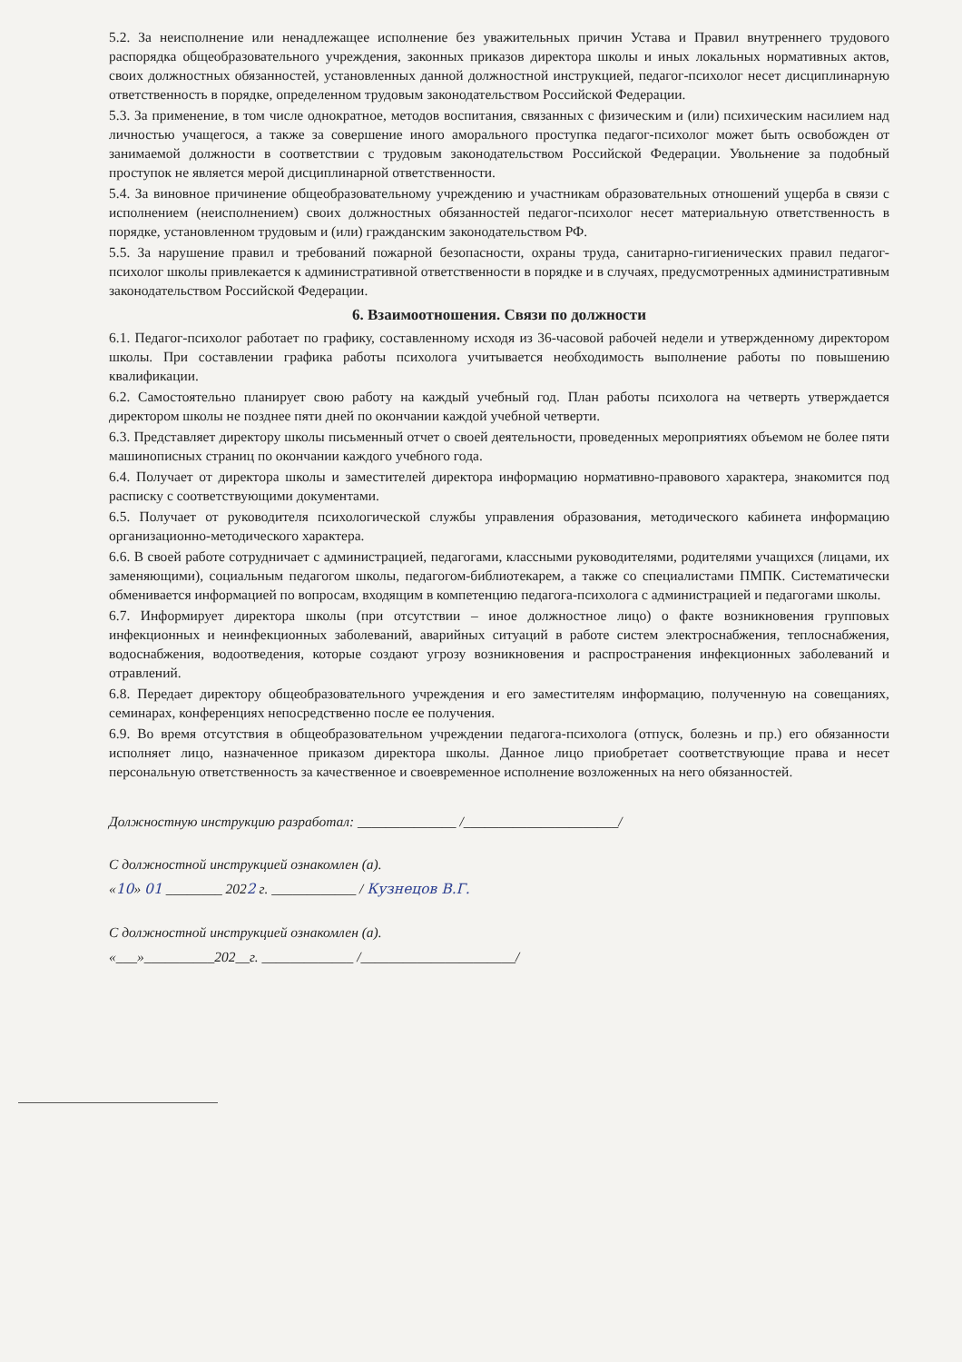5.2. За неисполнение или ненадлежащее исполнение без уважительных причин Устава и Правил внутреннего трудового распорядка общеобразовательного учреждения, законных приказов директора школы и иных локальных нормативных актов, своих должностных обязанностей, установленных данной должностной инструкцией, педагог-психолог несет дисциплинарную ответственность в порядке, определенном трудовым законодательством Российской Федерации.
5.3. За применение, в том числе однократное, методов воспитания, связанных с физическим и (или) психическим насилием над личностью учащегося, а также за совершение иного аморального проступка педагог-психолог может быть освобожден от занимаемой должности в соответствии с трудовым законодательством Российской Федерации. Увольнение за подобный проступок не является мерой дисциплинарной ответственности.
5.4. За виновное причинение общеобразовательному учреждению и участникам образовательных отношений ущерба в связи с исполнением (неисполнением) своих должностных обязанностей педагог-психолог несет материальную ответственность в порядке, установленном трудовым и (или) гражданским законодательством РФ.
5.5. За нарушение правил и требований пожарной безопасности, охраны труда, санитарно-гигиенических правил педагог-психолог школы привлекается к административной ответственности в порядке и в случаях, предусмотренных административным законодательством Российской Федерации.
6. Взаимоотношения. Связи по должности
6.1. Педагог-психолог работает по графику, составленному исходя из 36-часовой рабочей недели и утвержденному директором школы. При составлении графика работы психолога учитывается необходимость выполнение работы по повышению квалификации.
6.2. Самостоятельно планирует свою работу на каждый учебный год. План работы психолога на четверть утверждается директором школы не позднее пяти дней по окончании каждой учебной четверти.
6.3. Представляет директору школы письменный отчет о своей деятельности, проведенных мероприятиях объемом не более пяти машинописных страниц по окончании каждого учебного года.
6.4. Получает от директора школы и заместителей директора информацию нормативно-правового характера, знакомится под расписку с соответствующими документами.
6.5. Получает от руководителя психологической службы управления образования, методического кабинета информацию организационно-методического характера.
6.6. В своей работе сотрудничает с администрацией, педагогами, классными руководителями, родителями учащихся (лицами, их заменяющими), социальным педагогом школы, педагогом-библиотекарем, а также со специалистами ПМПК. Систематически обменивается информацией по вопросам, входящим в компетенцию педагога-психолога с администрацией и педагогами школы.
6.7. Информирует директора школы (при отсутствии – иное должностное лицо) о факте возникновения групповых инфекционных и неинфекционных заболеваний, аварийных ситуаций в работе систем электроснабжения, теплоснабжения, водоснабжения, водоотведения, которые создают угрозу возникновения и распространения инфекционных заболеваний и отравлений.
6.8. Передает директору общеобразовательного учреждения и его заместителям информацию, полученную на совещаниях, семинарах, конференциях непосредственно после ее получения.
6.9. Во время отсутствия в общеобразовательном учреждении педагога-психолога (отпуск, болезнь и пр.) его обязанности исполняет лицо, назначенное приказом директора школы. Данное лицо приобретает соответствующие права и несет персональную ответственность за качественное и своевременное исполнение возложенных на него обязанностей.
Должностную инструкцию разработал: ______________ /______________________/
С должностной инструкцией ознакомлен (а).
«10» 01 ________ 2022 г. ____________ / Кузнецов В.Г.
С должностной инструкцией ознакомлен (а).
«___»__________202__г. _____________ /______________________/